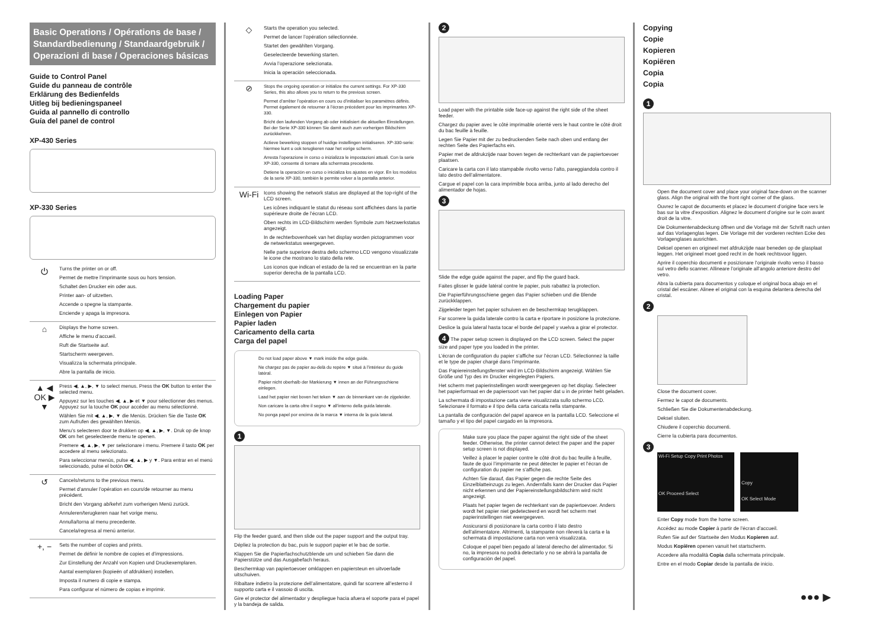Basic Operations / Opérations de base / Standardbedienung / Standaardgebruik / Operazioni di base / Operaciones básicas
Guide to Control Panel
Guide du panneau de contrôle
Erklärung des Bedienfelds
Uitleg bij bedieningspaneel
Guida al pannello di controllo
Guía del panel de control
XP-430 Series
XP-330 Series
⏻
Turns the printer on or off.
Permet de mettre l’imprimante sous ou hors tension.
Schaltet den Drucker ein oder aus.
Printer aan- of uitzetten.
Accende o spegne la stampante.
Enciende y apaga la impresora.
⌂
Displays the home screen.
Affiche le menu d’accueil.
Ruft die Startseite auf.
Startscherm weergeven.
Visualizza la schermata principale.
Abre la pantalla de inicio.
▲ ◀ OK ▶ ▼
Press ◀, ▲, ▶, ▼ to select menus. Press the OK button to enter the selected menu.
Appuyez sur les touches ◀, ▲, ▶ et ▼ pour sélectionner des menus. Appuyez sur la touche OK pour accéder au menu sélectionné.
Wählen Sie mit ◀, ▲, ▶, ▼ die Menüs. Drücken Sie die Taste OK zum Aufrufen des gewählten Menüs.
Menu’s selecteren door te drukken op ◀, ▲, ▶, ▼. Druk op de knop OK om het geselecteerde menu te openen.
Premere ◀, ▲, ▶, ▼ per selezionare i menu. Premere il tasto OK per accedere al menu selezionato.
Para seleccionar menús, pulse ◀, ▲, ▶ y ▼. Para entrar en el menú seleccionado, pulse el botón OK.
↺
Cancels/returns to the previous menu.
Permet d’annuler l’opération en cours/de retourner au menu précédent.
Bricht den Vorgang ab/kehrt zum vorherigen Menü zurück.
Annuleren/terugkeren naar het vorige menu.
Annulla/torna al menu precedente.
Cancela/regresa al menú anterior.
+, −
Sets the number of copies and prints.
Permet de définir le nombre de copies et d’impressions.
Zur Einstellung der Anzahl von Kopien und Druckexemplaren.
Aantal exemplaren (kopieën of afdrukken) instellen.
Imposta il numero di copie e stampa.
Para configurar el número de copias e imprimir.
◇
Starts the operation you selected.
Permet de lancer l’opération sélectionnée.
Startet den gewählten Vorgang.
Geselecteerde bewerking starten.
Avvia l’operazione selezionata.
Inicia la operación seleccionada.
⊘
Stops the ongoing operation or initialize the current settings. For XP-330 Series, this also allows you to return to the previous screen.
Permet d’arrêter l’opération en cours ou d’initialiser les paramètres définis. Permet également de retourner à l’écran précédent pour les imprimantes XP-330.
Bricht den laufenden Vorgang ab oder initialisiert die aktuellen Einstellungen. Bei der Serie XP-330 können Sie damit auch zum vorherigen Bildschirm zurückkehren.
Actieve bewerking stoppen of huidige instellingen initialiseren. XP-330-serie: hiermee kunt u ook terugkeren naar het vorige scherm.
Arresta l’operazione in corso o inizializza le impostazioni attuali. Con la serie XP-330, consente di tornare alla schermata precedente.
Detiene la operación en curso o inicializa los ajustes en vigor. En los modelos de la serie XP-330, también le permite volver a la pantalla anterior.
Wi-Fi
Icons showing the network status are displayed at the top-right of the LCD screen.
Les icônes indiquant le statut du réseau sont affichées dans la partie supérieure droite de l’écran LCD.
Oben rechts im LCD-Bildschirm werden Symbole zum Netzwerkstatus angezeigt.
In de rechterbovenhoek van het display worden pictogrammen voor de netwerkstatus weergegeven.
Nelle parte superiore destra dello schermo LCD vengono visualizzate le icone che mostrano lo stato della rete.
Los iconos que indican el estado de la red se encuentran en la parte superior derecha de la pantalla LCD.
Loading Paper
Chargement du papier
Einlegen von Papier
Papier laden
Caricamento della carta
Carga del papel
Do not load paper above ▼ mark inside the edge guide.
Ne chargez pas de papier au-delà du repère ▼ situé à l’intérieur du guide latéral.
Papier nicht oberhalb der Markierung ▼ innen an der Führungsschiene einlegen.
Laad het papier niet boven het teken ▼ aan de binnenkant van de zijgeleider.
Non caricare la carta oltre il segno ▼ all’interno della guida laterale.
No ponga papel por encima de la marca ▼ interna de la guía lateral.
1
Flip the feeder guard, and then slide out the paper support and the output tray.
Dépliez la protection du bac, puis le support papier et le bac de sortie.
Klappen Sie die Papierfachschutzblende um und schieben Sie dann die Papierstütze und das Ausgabefach heraus.
Beschermkap van papiertoevoer omklappen en papiersteun en uitvoerlade uitschuiven.
Ribaltare indietro la protezione dell’alimentatore, quindi far scorrere all’esterno il supporto carta e il vassoio di uscita.
Gire el protector del alimentador y despliegue hacia afuera el soporte para el papel y la bandeja de salida.
2
Load paper with the printable side face-up against the right side of the sheet feeder.
Chargez du papier avec le côté imprimable orienté vers le haut contre le côté droit du bac feuille à feuille.
Legen Sie Papier mit der zu bedruckenden Seite nach oben und entlang der rechten Seite des Papierfachs ein.
Papier met de afdrukzijde naar boven tegen de rechterkant van de papiertoevoer plaatsen.
Caricare la carta con il lato stampabile rivolto verso l’alto, pareggiandola contro il lato destro dell’alimentatore.
Cargue el papel con la cara imprimible boca arriba, junto al lado derecho del alimentador de hojas.
3
Slide the edge guide against the paper, and flip the guard back.
Faites glisser le guide latéral contre le papier, puis rabattez la protection.
Die Papierführungsschiene gegen das Papier schieben und die Blende zurückklappen.
Zijgeleider tegen het papier schuiven en de beschermkap terugklappen.
Far scorrere la guida laterale contro la carta e riportare in posizione la protezione.
Deslice la guía lateral hasta tocar el borde del papel y vuelva a girar el protector.
4 The paper setup screen is displayed on the LCD screen. Select the paper size and paper type you loaded in the printer.
L’écran de configuration du papier s’affiche sur l’écran LCD. Sélectionnez la taille et le type de papier chargé dans l’imprimante.
Das Papiereinstellungsfenster wird im LCD-Bildschirm angezeigt. Wählen Sie Größe und Typ des im Drucker eingelegten Papiers.
Het scherm met papierinstellingen wordt weergegeven op het display. Selecteer het papierformaat en de papiersoort van het papier dat u in de printer hebt geladen.
La schermata di impostazione carta viene visualizzata sullo schermo LCD. Selezionare il formato e il tipo della carta caricata nella stampante.
La pantalla de configuración del papel aparece en la pantalla LCD. Seleccione el tamaño y el tipo del papel cargado en la impresora.
Make sure you place the paper against the right side of the sheet feeder. Otherwise, the printer cannot detect the paper and the paper setup screen is not displayed.
Veillez à placer le papier contre le côté droit du bac feuille à feuille, faute de quoi l’imprimante ne peut détecter le papier et l’écran de configuration du papier ne s’affiche pas.
Achten Sie darauf, das Papier gegen die rechte Seite des Einzelblatteinzugs zu legen. Andernfalls kann der Drucker das Papier nicht erkennen und der Papiereinstellungsbildschirm wird nicht angezeigt.
Plaats het papier tegen de rechterkant van de papiertoevoer. Anders wordt het papier niet gedetecteerd en wordt het scherm met papierinstellingen niet weergegeven.
Assicurarsi di posizionare la carta contro il lato destro dell’alimentatore. Altrimenti, la stampante non rileverà la carta e la schermata di impostazione carta non verrà visualizzata.
Coloque el papel bien pegado al lateral derecho del alimentador. Si no, la impresora no podrá detectarlo y no se abrirá la pantalla de configuración del papel.
Copying
Copie
Kopieren
Kopiëren
Copia
Copia
1
Open the document cover and place your original face-down on the scanner glass. Align the original with the front right corner of the glass.
Ouvrez le capot de documents et placez le document d’origine face vers le bas sur la vitre d’exposition. Alignez le document d’origine sur le coin avant droit de la vitre.
Die Dokumentenabdeckung öffnen und die Vorlage mit der Schrift nach unten auf das Vorlagenglas legen. Die Vorlage mit der vorderen rechten Ecke des Vorlagenglases ausrichten.
Deksel openen en origineel met afdrukzijde naar beneden op de glasplaat leggen. Het origineel moet goed recht in de hoek rechtsvoor liggen.
Aprire il coperchio documenti e posizionare l’originale rivolto verso il basso sul vetro dello scanner. Allineare l’originale all’angolo anteriore destro del vetro.
Abra la cubierta para documentos y coloque el original boca abajo en el cristal del escáner. Alinee el original con la esquina delantera derecha del cristal.
2
Close the document cover.
Fermez le capot de documents.
Schließen Sie die Dokumentenabdeckung.
Deksel sluiten.
Chiudere il coperchio documenti.
Cierre la cubierta para documentos.
3
Wi-Fi Setup Copy Print Photos
OK Proceed Select
Copy
OK Select Mode
Enter Copy mode from the home screen.
Accédez au mode Copier à partir de l’écran d’accueil.
Rufen Sie auf der Startseite den Modus Kopieren auf.
Modus Kopiëren openen vanuit het startscherm.
Accedere alla modalità Copia dalla schermata principale.
Entre en el modo Copiar desde la pantalla de inicio.
●●● ▶